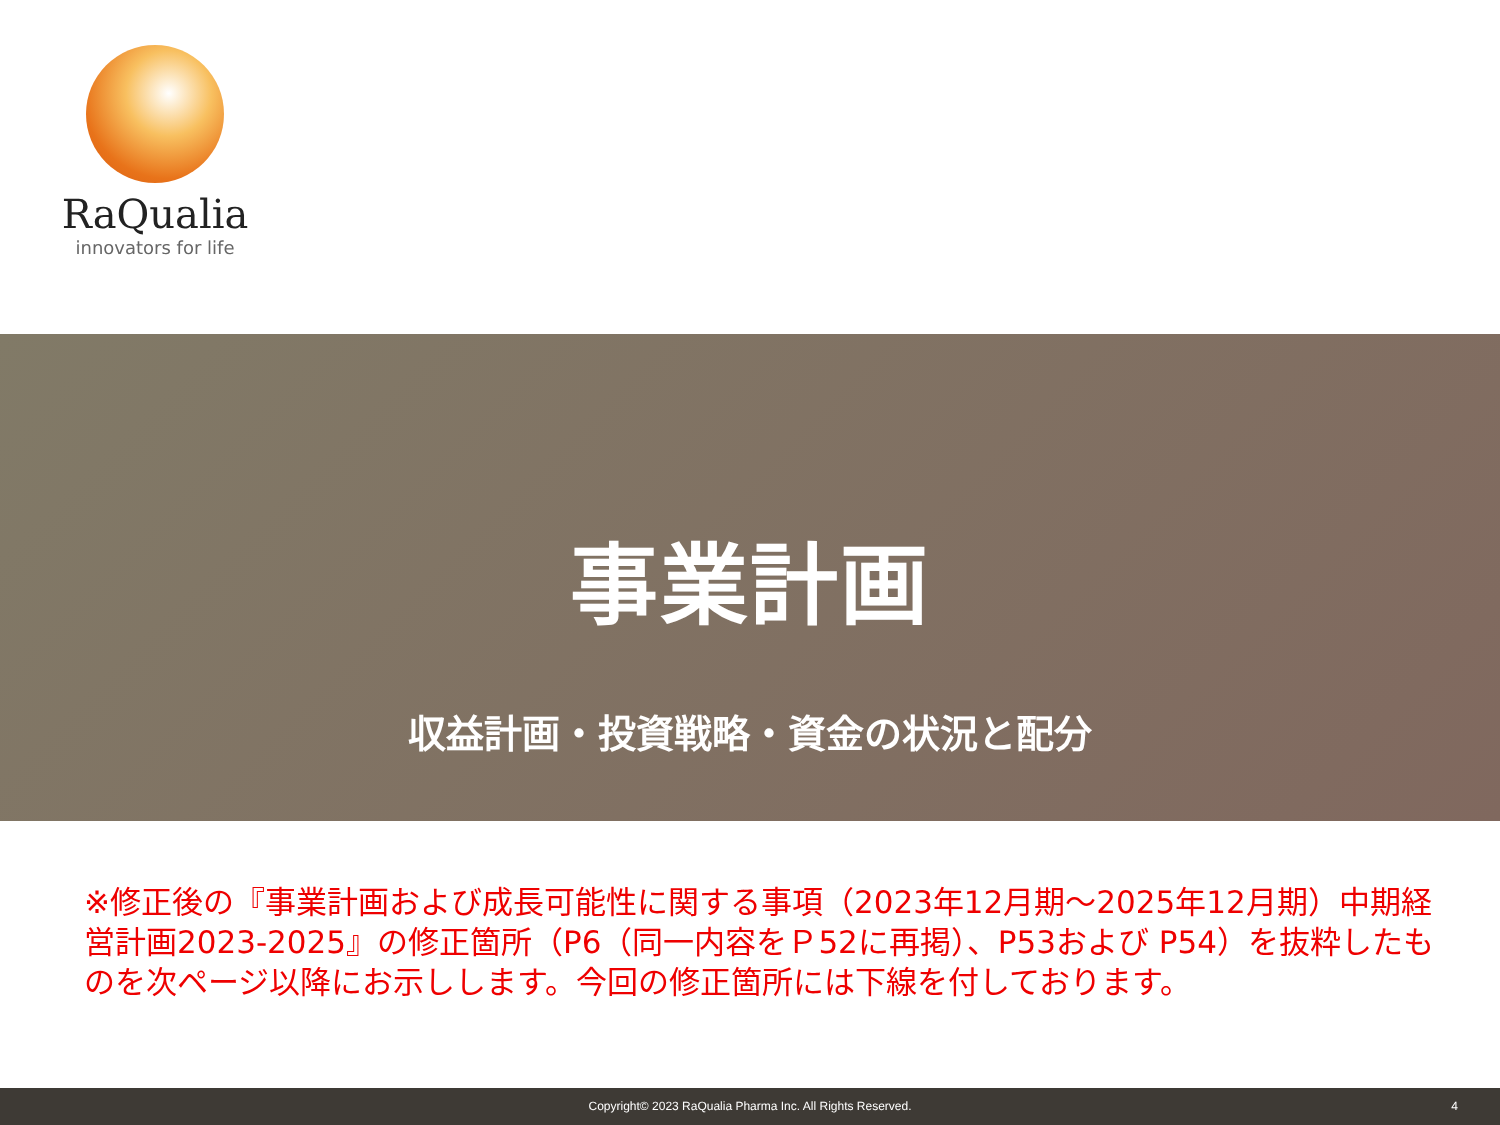RaQualia
innovators for life
事業計画
収益計画・投資戦略・資金の状況と配分
※修正後の『事業計画および成長可能性に関する事項（2023年12月期～2025年12月期）中期経営計画2023-2025』の修正箇所（P6（同一内容をＰ52に再掲）、P53および P54）を抜粋したものを次ページ以降にお示しします。今回の修正箇所には下線を付しております。
Copyright© 2023 RaQualia Pharma Inc. All Rights Reserved. 4